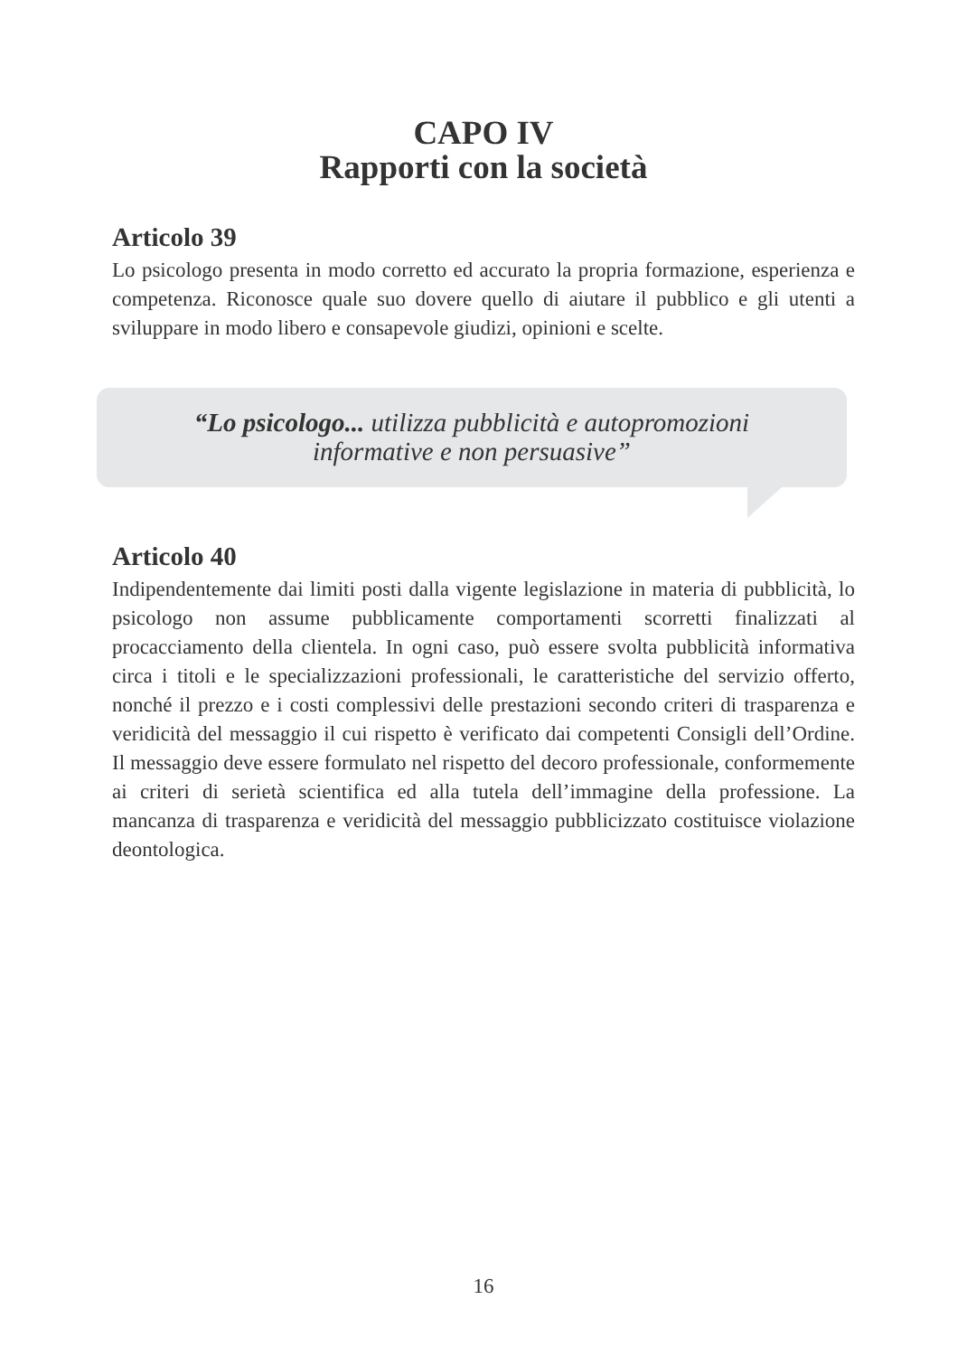CAPO IV
Rapporti con la società
Articolo 39
Lo psicologo presenta in modo corretto ed accurato la propria formazione, esperienza e competenza. Riconosce quale suo dovere quello di aiutare il pubblico e gli utenti a sviluppare in modo libero e consapevole giudizi, opinioni e scelte.
“Lo psicologo... utilizza pubblicità e autopromozioni
informative e non persuasive”
Articolo 40
Indipendentemente dai limiti posti dalla vigente legislazione in materia di pubblicità, lo psicologo non assume pubblicamente comportamenti scorretti finalizzati al procacciamento della clientela. In ogni caso, può essere svolta pubblicità informativa circa i titoli e le specializzazioni professionali, le caratteristiche del servizio offerto, nonché il prezzo e i costi complessivi delle prestazioni secondo criteri di trasparenza e veridicità del messaggio il cui rispetto è verificato dai competenti Consigli dell’Ordine. Il messaggio deve essere formulato nel rispetto del decoro professionale, conformemente ai criteri di serietà scientifica ed alla tutela dell’immagine della professione. La mancanza di trasparenza e veridicità del messaggio pubblicizzato costituisce violazione deontologica.
16